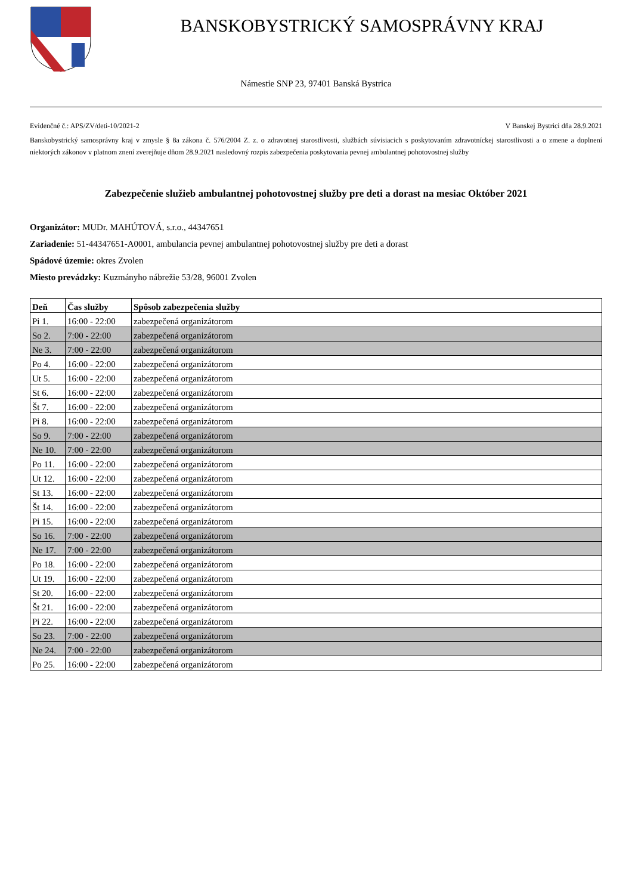BANSKOBYSTRICKÝ SAMOSPRÁVNY KRAJ
Námestie SNP 23, 97401 Banská Bystrica
Evidenčné č.: APS/ZV/deti-10/2021-2 V Banskej Bystrici dňa 28.9.2021
Banskobystrický samosprávny kraj v zmysle § 8a zákona č. 576/2004 Z. z. o zdravotnej starostlivosti, službách súvisiacich s poskytovaním zdravotníckej starostlivosti a o zmene a doplnení niektorých zákonov v platnom znení zverejňuje dňom 28.9.2021 nasledovný rozpis zabezpečenia poskytovania pevnej ambulantnej pohotovostnej služby
Zabezpečenie služieb ambulantnej pohotovostnej služby pre deti a dorast na mesiac Október 2021
Organizátor: MUDr. MAHÚTOVÁ, s.r.o., 44347651
Zariadenie: 51-44347651-A0001, ambulancia pevnej ambulantnej pohotovostnej služby pre deti a dorast
Spádové územie: okres Zvolen
Miesto prevádzky: Kuzmányho nábrežie 53/28, 96001 Zvolen
| Deň | Čas služby | Spôsob zabezpečenia služby |
| --- | --- | --- |
| Pi 1. | 16:00 - 22:00 | zabezpečená organizátorom |
| So 2. | 7:00 - 22:00 | zabezpečená organizátorom |
| Ne 3. | 7:00 - 22:00 | zabezpečená organizátorom |
| Po 4. | 16:00 - 22:00 | zabezpečená organizátorom |
| Ut 5. | 16:00 - 22:00 | zabezpečená organizátorom |
| St 6. | 16:00 - 22:00 | zabezpečená organizátorom |
| Št 7. | 16:00 - 22:00 | zabezpečená organizátorom |
| Pi 8. | 16:00 - 22:00 | zabezpečená organizátorom |
| So 9. | 7:00 - 22:00 | zabezpečená organizátorom |
| Ne 10. | 7:00 - 22:00 | zabezpečená organizátorom |
| Po 11. | 16:00 - 22:00 | zabezpečená organizátorom |
| Ut 12. | 16:00 - 22:00 | zabezpečená organizátorom |
| St 13. | 16:00 - 22:00 | zabezpečená organizátorom |
| Št 14. | 16:00 - 22:00 | zabezpečená organizátorom |
| Pi 15. | 16:00 - 22:00 | zabezpečená organizátorom |
| So 16. | 7:00 - 22:00 | zabezpečená organizátorom |
| Ne 17. | 7:00 - 22:00 | zabezpečená organizátorom |
| Po 18. | 16:00 - 22:00 | zabezpečená organizátorom |
| Ut 19. | 16:00 - 22:00 | zabezpečená organizátorom |
| St 20. | 16:00 - 22:00 | zabezpečená organizátorom |
| Št 21. | 16:00 - 22:00 | zabezpečená organizátorom |
| Pi 22. | 16:00 - 22:00 | zabezpečená organizátorom |
| So 23. | 7:00 - 22:00 | zabezpečená organizátorom |
| Ne 24. | 7:00 - 22:00 | zabezpečená organizátorom |
| Po 25. | 16:00 - 22:00 | zabezpečená organizátorom |